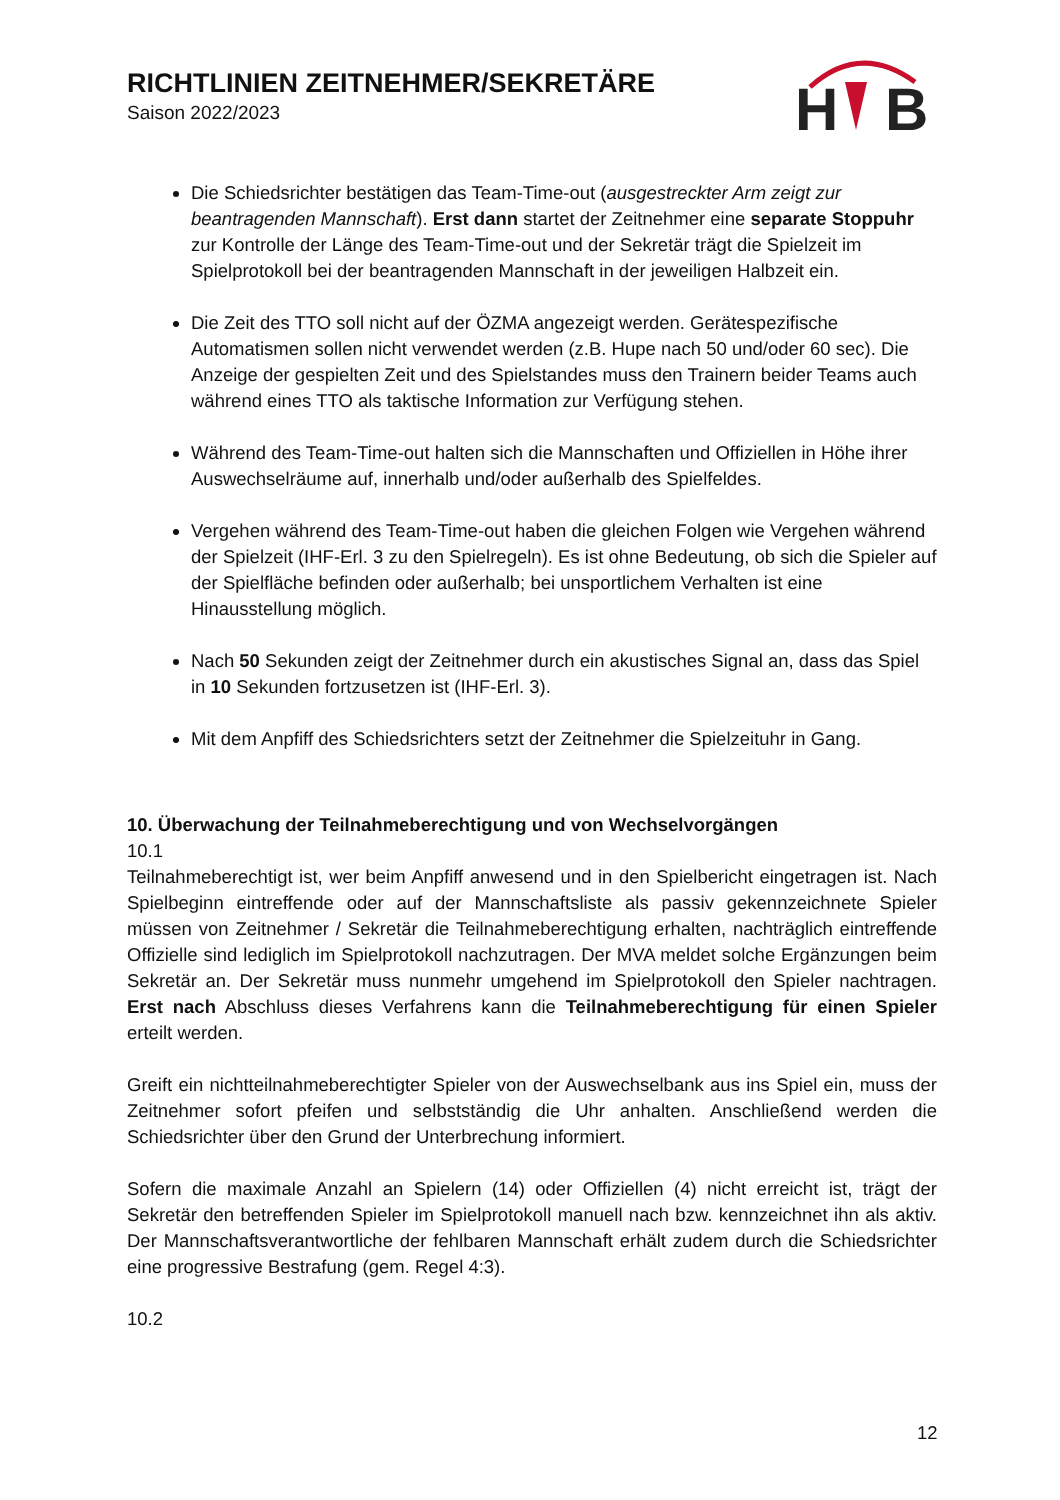RICHTLINIEN ZEITNEHMER/SEKRETÄRE
Saison 2022/2023
H
B
Die Schiedsrichter bestätigen das Team-Time-out (ausgestreckter Arm zeigt zur beantragenden Mannschaft). Erst dann startet der Zeitnehmer eine separate Stoppuhr zur Kontrolle der Länge des Team-Time-out und der Sekretär trägt die Spielzeit im Spielprotokoll bei der beantragenden Mannschaft in der jeweiligen Halbzeit ein.
Die Zeit des TTO soll nicht auf der ÖZMA angezeigt werden. Gerätespezifische Automatismen sollen nicht verwendet werden (z.B. Hupe nach 50 und/oder 60 sec). Die Anzeige der gespielten Zeit und des Spielstandes muss den Trainern beider Teams auch während eines TTO als taktische Information zur Verfügung stehen.
Während des Team-Time-out halten sich die Mannschaften und Offiziellen in Höhe ihrer Auswechselräume auf, innerhalb und/oder außerhalb des Spielfeldes.
Vergehen während des Team-Time-out haben die gleichen Folgen wie Vergehen während der Spielzeit (IHF-Erl. 3 zu den Spielregeln). Es ist ohne Bedeutung, ob sich die Spieler auf der Spielfläche befinden oder außerhalb; bei unsportlichem Verhalten ist eine Hinausstellung möglich.
Nach 50 Sekunden zeigt der Zeitnehmer durch ein akustisches Signal an, dass das Spiel in 10 Sekunden fortzusetzen ist (IHF-Erl. 3).
Mit dem Anpfiff des Schiedsrichters setzt der Zeitnehmer die Spielzeituhr in Gang.
10. Überwachung der Teilnahmeberechtigung und von Wechselvorgängen
10.1
Teilnahmeberechtigt ist, wer beim Anpfiff anwesend und in den Spielbericht eingetragen ist. Nach Spielbeginn eintreffende oder auf der Mannschaftsliste als passiv gekennzeichnete Spieler müssen von Zeitnehmer / Sekretär die Teilnahmeberechtigung erhalten, nachträglich eintreffende Offizielle sind lediglich im Spielprotokoll nachzutragen. Der MVA meldet solche Ergänzungen beim Sekretär an. Der Sekretär muss nunmehr umgehend im Spielprotokoll den Spieler nachtragen. Erst nach Abschluss dieses Verfahrens kann die Teilnahmeberechtigung für einen Spieler erteilt werden.
Greift ein nichtteilnahmeberechtigter Spieler von der Auswechselbank aus ins Spiel ein, muss der Zeitnehmer sofort pfeifen und selbstständig die Uhr anhalten. Anschließend werden die Schiedsrichter über den Grund der Unterbrechung informiert.
Sofern die maximale Anzahl an Spielern (14) oder Offiziellen (4) nicht erreicht ist, trägt der Sekretär den betreffenden Spieler im Spielprotokoll manuell nach bzw. kennzeichnet ihn als aktiv. Der Mannschaftsverantwortliche der fehlbaren Mannschaft erhält zudem durch die Schiedsrichter eine progressive Bestrafung (gem. Regel 4:3).
10.2
12